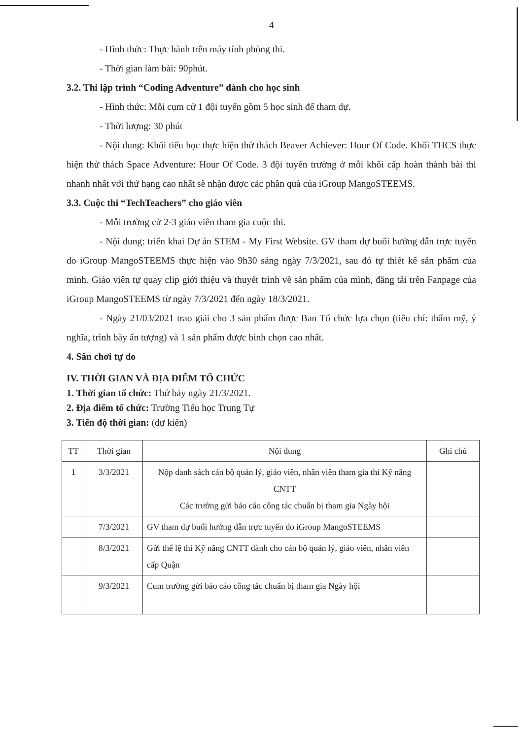4
- Hình thức: Thực hành trên máy tính phòng thi.
- Thời gian làm bài: 90phút.
3.2. Thi lập trình “Coding Adventure” dành cho học sinh
- Hình thức: Mỗi cụm cử 1 đội tuyển gồm 5 học sinh để tham dự.
- Thời lượng: 30 phút
- Nội dung: Khối tiểu học thực hiện thử thách Beaver Achiever: Hour Of Code. Khối THCS thực hiện thử thách Space Adventure: Hour Of Code. 3 đội tuyển trường ở mỗi khối cấp hoàn thành bài thi nhanh nhất với thứ hạng cao nhất sẽ nhận được các phần quà của iGroup MangoSTEEMS.
3.3. Cuộc thi “TechTeachers” cho giáo viên
- Mỗi trường cử 2-3 giáo viên tham gia cuộc thi.
- Nội dung: triển khai Dự án STEM - My First Website. GV tham dự buổi hướng dẫn trực tuyến do iGroup MangoSTEEMS thực hiện vào 9h30 sáng ngày 7/3/2021, sau đó tự thiết kế sản phẩm của mình. Giáo viên tự quay clip giới thiệu và thuyết trình về sản phẩm của mình, đăng tải trên Fanpage của iGroup MangoSTEEMS từ ngày 7/3/2021 đến ngày 18/3/2021.
- Ngày 21/03/2021 trao giải cho 3 sản phẩm được Ban Tổ chức lựa chọn (tiêu chí: thẩm mỹ, ý nghĩa, trình bày ấn tượng) và 1 sản phẩm được bình chọn cao nhất.
4. Sân chơi tự do
IV. THỜI GIAN VÀ ĐỊA ĐIỂM TỔ CHỨC
1. Thời gian tổ chức: Thứ bảy ngày 21/3/2021.
2. Địa điểm tổ chức: Trường Tiểu học Trung Tự
3. Tiến độ thời gian: (dự kiến)
| TT | Thời gian | Nội dung | Ghi chú |
| --- | --- | --- | --- |
| 1 | 3/3/2021 | Nộp danh sách cán bộ quản lý, giáo viên, nhân viên tham gia thi Kỹ năng CNTT Các trường gửi báo cáo công tác chuẩn bị tham gia Ngày hội | |
| | 7/3/2021 | GV tham dự buổi hướng dẫn trực tuyến do iGroup MangoSTEEMS | |
| | 8/3/2021 | Gửi thể lệ thi Kỹ năng CNTT dành cho cán bộ quản lý, giáo viên, nhân viên cấp Quận | |
| | 9/3/2021 | Cum trường gửi báo cáo công tác chuẩn bị tham gia Ngày hội | |